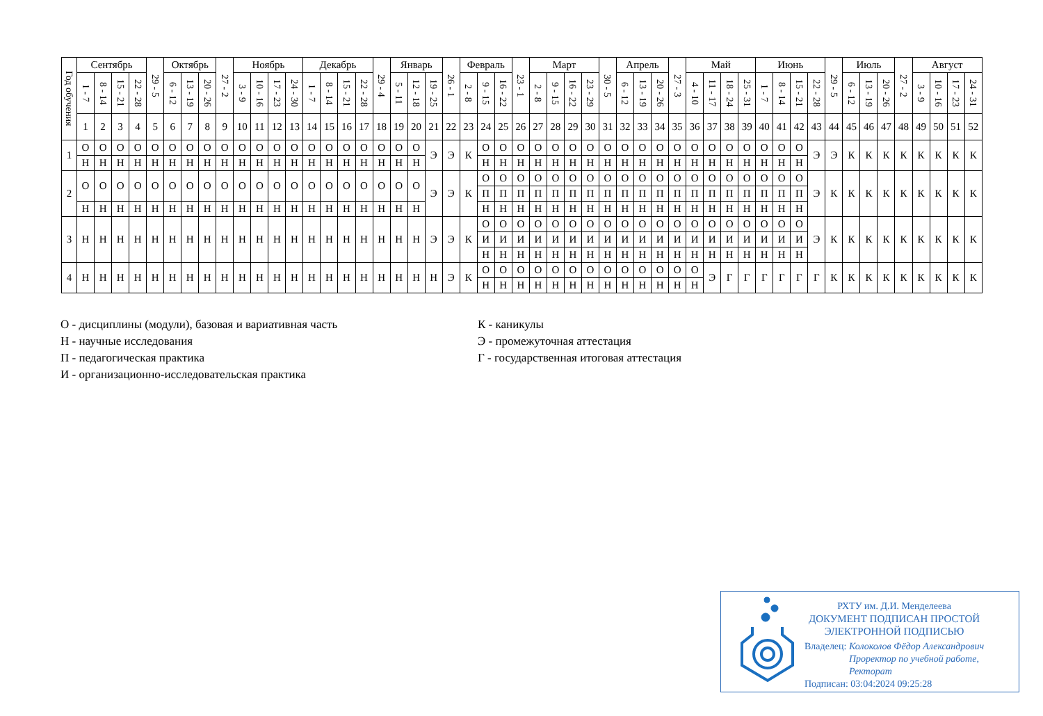| Год обучения | Сентябрь | | | | 29 - 5 | Октябрь | | | 27 - 2 | Ноябрь | | | | Декабрь | | | | 29 - 4 | Январь | | | 26 - 1 | Февраль | | | 23 - 1 | Март | | | | 30 - 5 | Апрель | | | 27 - 3 | Май | | | | Июнь | | | | 29 - 5 | Июль | | | 27 - 2 | Август | | | |
| --- | --- | --- | --- | --- | --- | --- | --- | --- | --- | --- | --- | --- | --- | --- | --- | --- | --- | --- | --- | --- | --- | --- | --- | --- | --- | --- | --- | --- | --- | --- | --- | --- | --- | --- | --- | --- | --- | --- | --- | --- | --- | --- | --- | --- | --- | --- | --- | --- | --- | --- | --- | --- |
| | 1 - 7 | 8 - 14 | 15 - 21 | 22 - 28 | | 6 - 12 | 13 - 19 | 20 - 26 | | 3 - 9 | 10 - 16 | 17 - 23 | 24 - 30 | 1 - 7 | 8 - 14 | 15 - 21 | 22 - 28 | | 5 - 11 | 12 - 18 | 19 - 25 | | 2 - 8 | 9 - 15 | 16 - 22 | | 2 - 8 | 9 - 15 | 16 - 22 | 23 - 29 | | 6 - 12 | 13 - 19 | 20 - 26 | | 4 - 10 | 11 - 17 | 18 - 24 | 25 - 31 | 1 - 7 | 8 - 14 | 15 - 21 | 22 - 28 | | 6 - 12 | 13 - 19 | 20 - 26 | | 3 - 9 | 10 - 16 | 17 - 23 | 24 - 31 |
| | 1 | 2 | 3 | 4 | 5 | 6 | 7 | 8 | 9 | 10 | 11 | 12 | 13 | 14 | 15 | 16 | 17 | 18 | 19 | 20 | 21 | 22 | 23 | 24 | 25 | 26 | 27 | 28 | 29 | 30 | 31 | 32 | 33 | 34 | 35 | 36 | 37 | 38 | 39 | 40 | 41 | 42 | 43 | 44 | 45 | 46 | 47 | 48 | 49 | 50 | 51 | 52 |
| 1 | О | О | О | О | О | О | О | О | О | О | О | О | О | О | О | О | О | О | О | О | Э | Э | К | О | О | О | О | О | О | О | О | О | О | О | О | О | О | О | О | О | О | О | Э | Э | К | К | К | К | К | К | К | К |
| | Н | Н | Н | Н | Н | Н | Н | Н | Н | Н | Н | Н | Н | Н | Н | Н | Н | Н | Н | Н | | | | Н | Н | Н | Н | Н | Н | Н | Н | Н | Н | Н | Н | Н | Н | Н | Н | Н | Н | Н | | | | | | | | | | |
| 2 | О | О | О | О | О | О | О | О | О | О | О | О | О | О | О | О | О | О | О | О | Э | Э | К | О | О | О | О | О | О | О | О | О | О | О | О | О | О | О | О | О | О | О | Э | К | К | К | К | К | К | К | К | К |
| | | | | | | | | | | | | | | | | | | | | | | | | П | П | П | П | П | П | П | П | П | П | П | П | П | П | П | П | П | П | П | | | | | | | | | | |
| | Н | Н | Н | Н | Н | Н | Н | Н | Н | Н | Н | Н | Н | Н | Н | Н | Н | Н | Н | Н | | | | Н | Н | Н | Н | Н | Н | Н | Н | Н | Н | Н | Н | Н | Н | Н | Н | Н | Н | Н | | | | | | | | | | |
| 3 | Н | Н | Н | Н | Н | Н | Н | Н | Н | Н | Н | Н | Н | Н | Н | Н | Н | Н | Н | Н | Э | Э | К | О | О | О | О | О | О | О | О | О | О | О | О | О | О | О | О | О | О | О | Э | К | К | К | К | К | К | К | К | К |
| | | | | | | | | | | | | | | | | | | | | | | | | И | И | И | И | И | И | И | И | И | И | И | И | И | И | И | И | И | И | И | | | | | | | | | | |
| | | | | | | | | | | | | | | | | | | | | | | | | Н | Н | Н | Н | Н | Н | Н | Н | Н | Н | Н | Н | Н | Н | Н | Н | Н | Н | Н | | | | | | | | | | |
| 4 | Н | Н | Н | Н | Н | Н | Н | Н | Н | Н | Н | Н | Н | Н | Н | Н | Н | Н | Н | Н | Н | Э | К | О | О | О | О | О | О | О | О | О | О | О | О | О | Э | Г | Г | Г | Г | Г | Г | К | К | К | К | К | К | К | К | К |
| | | | | | | | | | | | | | | | | | | | | | | | | Н | Н | Н | Н | Н | Н | Н | Н | Н | Н | Н | Н | Н | | | | | | | | | | | | | | | | |
О - дисциплины (модули), базовая и вариативная часть
Н - научные исследования
П - педагогическая практика
И - организационно-исследовательская практика
К - каникулы
Э - промежуточная аттестация
Г - государственная итоговая аттестация
РХТУ им. Д.И. Менделеева
ДОКУМЕНТ ПОДПИСАН ПРОСТОЙ
ЭЛЕКТРОННОЙ ПОДПИСЬЮ
Владелец: Колоколов Фёдор Александрович
Проректор по учебной работе,
Ректорат
Подписан: 03:04:2024 09:25:28